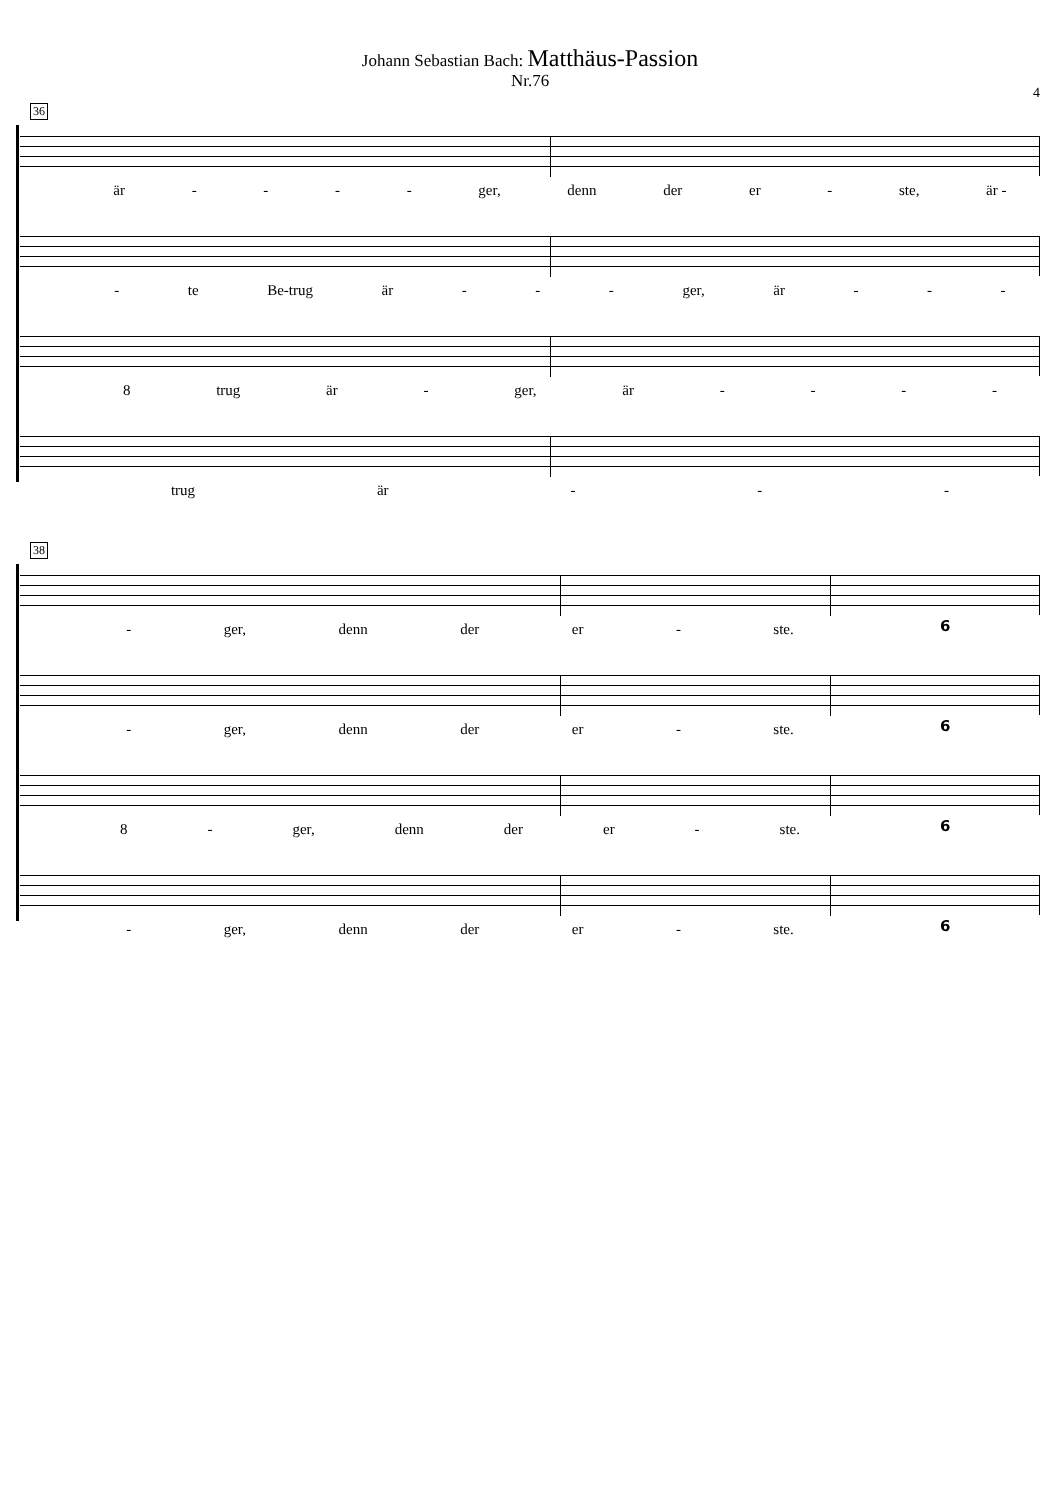Johann Sebastian Bach: Matthäus-Passion
Nr.76
4
36
är - - - - ger, denn der er - ste, är -
- te Be-trug är - - - ger, är - - -
8 trug är - ger, är - - - -
trug är - - -
38
- ger, denn der er - ste. 6
- ger, denn der er - ste. 6
8 - ger, denn der er - ste. 6
- ger, denn der er - ste. 6